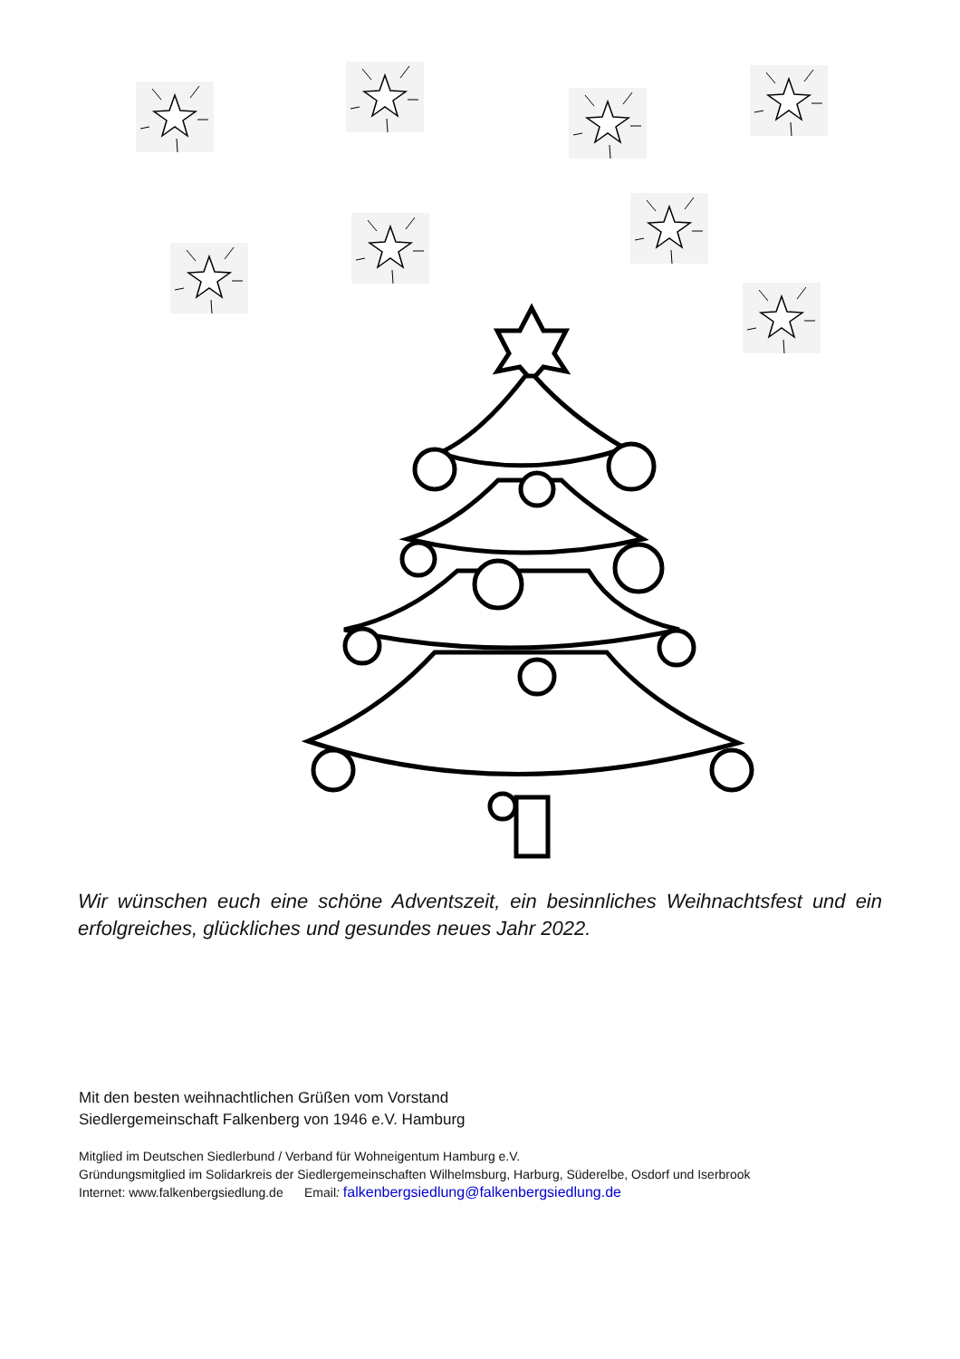Wir wünschen euch eine schöne Adventszeit, ein besinnliches Weihnachtsfest und ein erfolgreiches, glückliches und gesundes neues Jahr 2022.
Mit den besten weihnachtlichen Grüßen vom Vorstand
Siedlergemeinschaft Falkenberg von 1946 e.V. Hamburg
Mitglied im Deutschen Siedlerbund / Verband für Wohneigentum Hamburg e.V.
Gründungsmitglied im Solidarkreis der Siedlergemeinschaften Wilhelmsburg, Harburg, Süderelbe, Osdorf und Iserbrook
Internet: www.falkenbergsiedlung.de Email: falkenbergsiedlung@falkenbergsiedlung.de